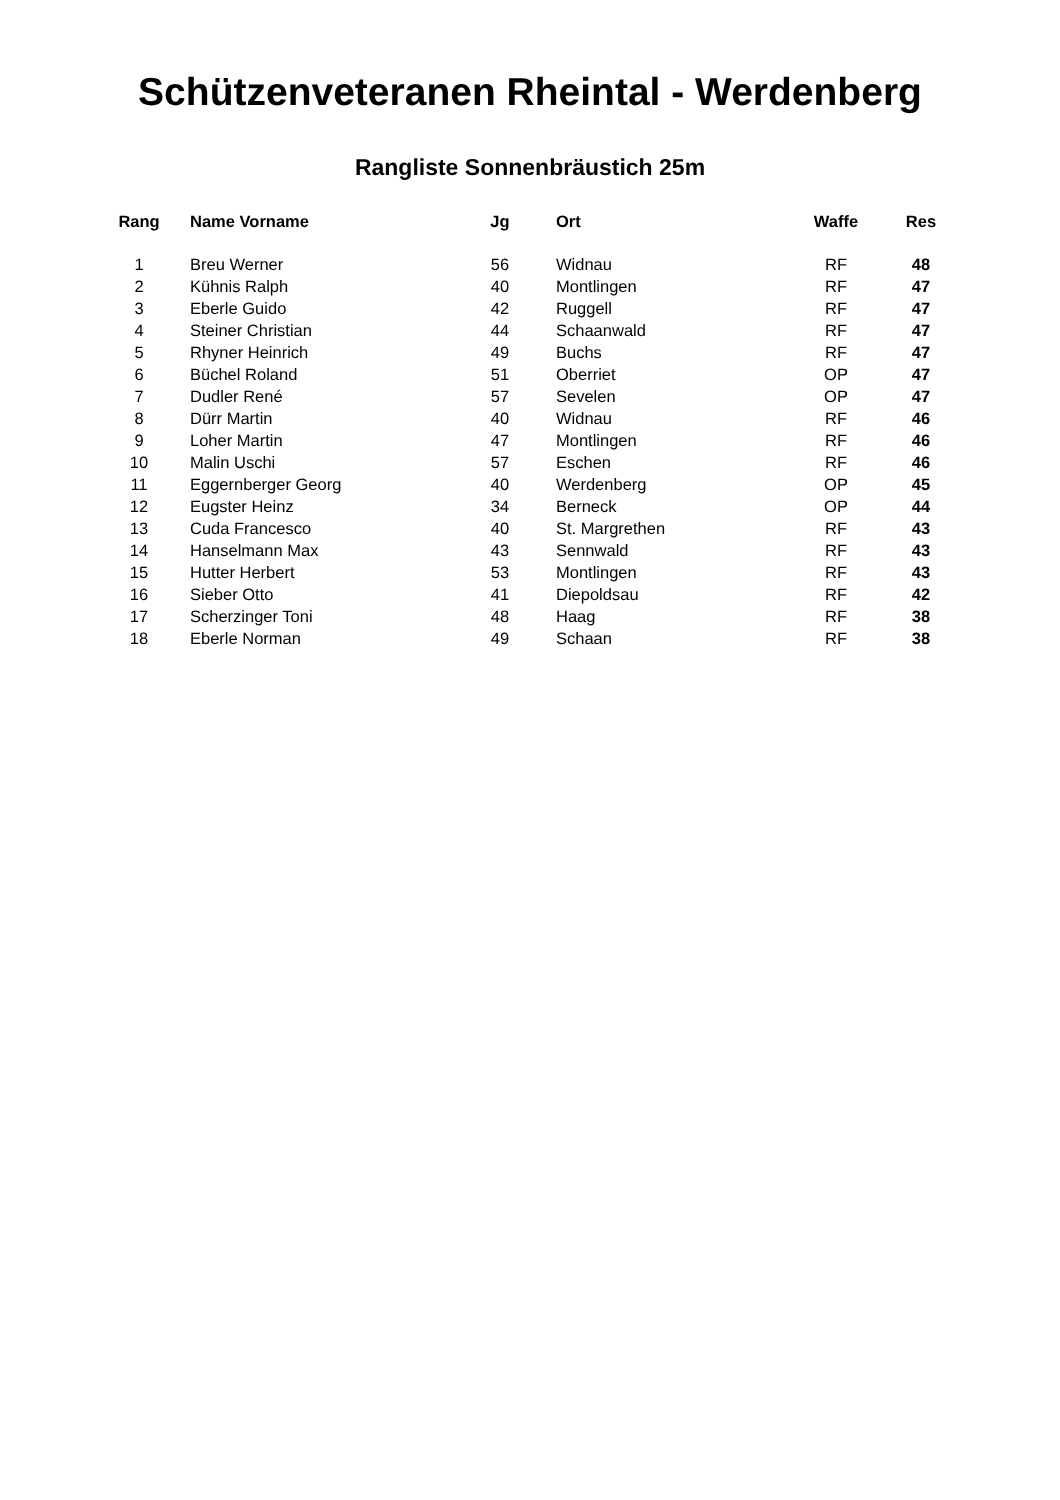Schützenveteranen Rheintal - Werdenberg
Rangliste Sonnenbräustich 25m
| Rang | Name Vorname | Jg | Ort | Waffe | Res |
| --- | --- | --- | --- | --- | --- |
| 1 | Breu Werner | 56 | Widnau | RF | 48 |
| 2 | Kühnis Ralph | 40 | Montlingen | RF | 47 |
| 3 | Eberle Guido | 42 | Ruggell | RF | 47 |
| 4 | Steiner Christian | 44 | Schaanwald | RF | 47 |
| 5 | Rhyner Heinrich | 49 | Buchs | RF | 47 |
| 6 | Büchel Roland | 51 | Oberriet | OP | 47 |
| 7 | Dudler René | 57 | Sevelen | OP | 47 |
| 8 | Dürr Martin | 40 | Widnau | RF | 46 |
| 9 | Loher Martin | 47 | Montlingen | RF | 46 |
| 10 | Malin Uschi | 57 | Eschen | RF | 46 |
| 11 | Eggernberger Georg | 40 | Werdenberg | OP | 45 |
| 12 | Eugster Heinz | 34 | Berneck | OP | 44 |
| 13 | Cuda Francesco | 40 | St. Margrethen | RF | 43 |
| 14 | Hanselmann Max | 43 | Sennwald | RF | 43 |
| 15 | Hutter Herbert | 53 | Montlingen | RF | 43 |
| 16 | Sieber Otto | 41 | Diepoldsau | RF | 42 |
| 17 | Scherzinger Toni | 48 | Haag | RF | 38 |
| 18 | Eberle Norman | 49 | Schaan | RF | 38 |